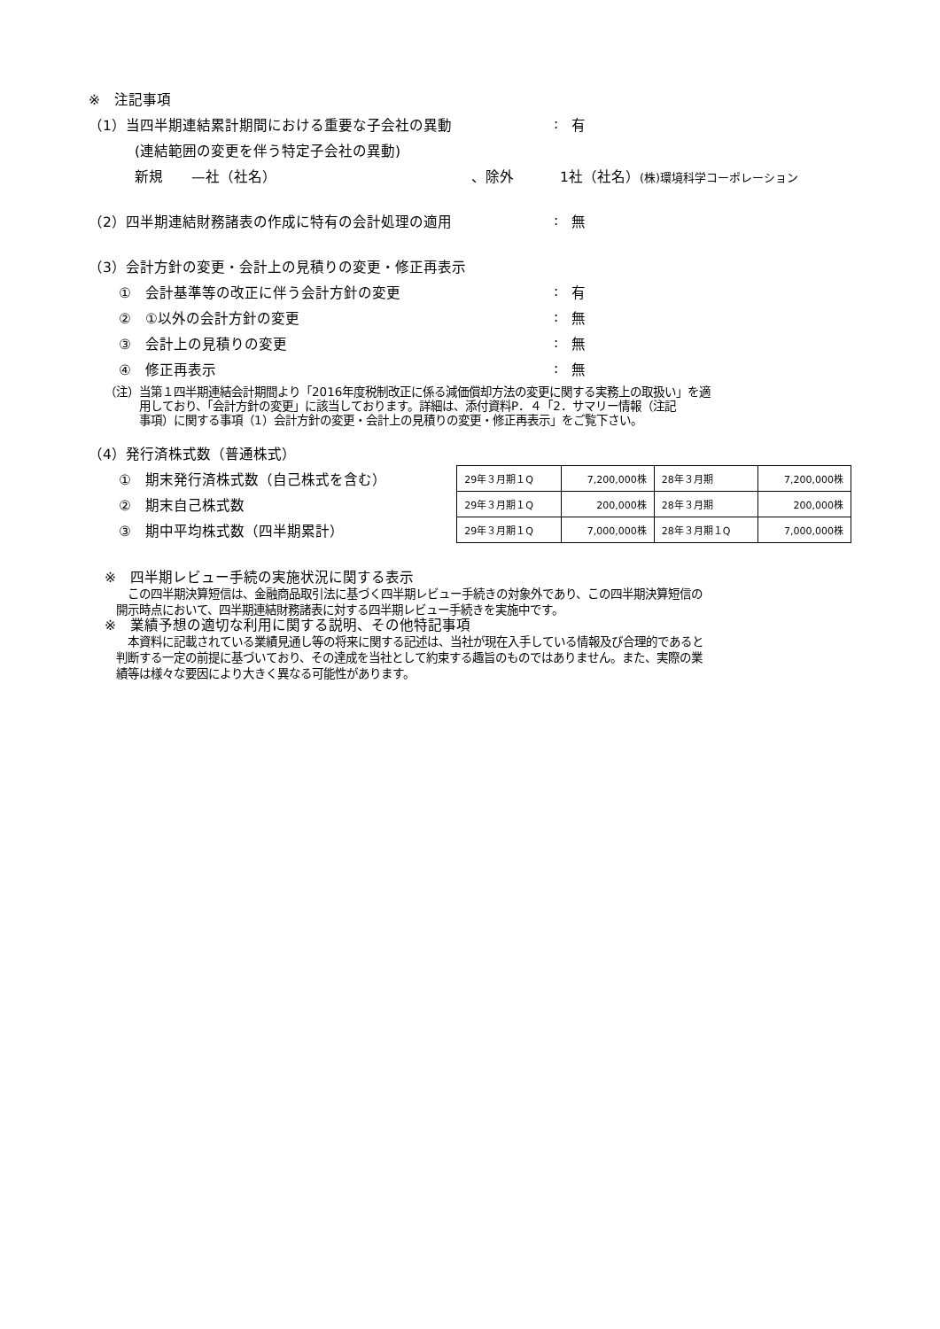※　注記事項
（1）当四半期連結累計期間における重要な子会社の異動: 有
(連結範囲の変更を伴う特定子会社の異動)
新規　　—社（社名） 、除外 1社（社名）(株)環境科学コーポレーション
（2）四半期連結財務諸表の作成に特有の会計処理の適用: 無
（3）会計方針の変更・会計上の見積りの変更・修正再表示
①　会計基準等の改正に伴う会計方針の変更: 有
②　①以外の会計方針の変更: 無
③　会計上の見積りの変更: 無
④　修正再表示: 無
（注）当第１四半期連結会計期間より「2016年度税制改正に係る減価償却方法の変更に関する実務上の取扱い」を適
　　　用しており、「会計方針の変更」に該当しております。詳細は、添付資料P．４「2．サマリー情報（注記
　　　事項）に関する事項（1）会計方針の変更・会計上の見積りの変更・修正再表示」をご覧下さい。
（4）発行済株式数（普通株式）
①　期末発行済株式数（自己株式を含む）
②　期末自己株式数
③　期中平均株式数（四半期累計）
| 29年３月期１Q | 7,200,000株 | 28年３月期 | 7,200,000株 |
| 29年３月期１Q | 200,000株 | 28年３月期 | 200,000株 |
| 29年３月期１Q | 7,000,000株 | 28年３月期１Q | 7,000,000株 |
※　四半期レビュー手続の実施状況に関する表示
　　この四半期決算短信は、金融商品取引法に基づく四半期レビュー手続きの対象外であり、この四半期決算短信の
　開示時点において、四半期連結財務諸表に対する四半期レビュー手続きを実施中です。
※　業績予想の適切な利用に関する説明、その他特記事項
　　本資料に記載されている業績見通し等の将来に関する記述は、当社が現在入手している情報及び合理的であると
　判断する一定の前提に基づいており、その達成を当社として約束する趣旨のものではありません。また、実際の業
　績等は様々な要因により大きく異なる可能性があります。